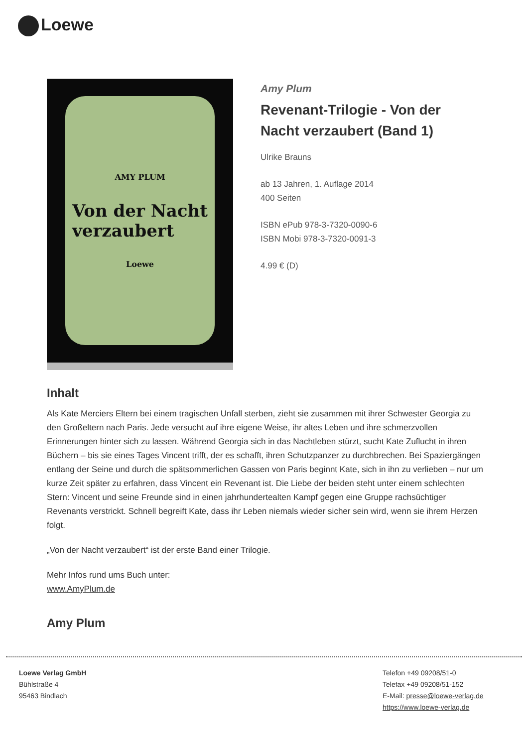Loewe
AMY PLUM
Von der Nacht
verzaubert
Loewe
Amy Plum
Revenant-Trilogie - Von der
Nacht verzaubert (Band 1)
Ulrike Brauns
ab 13 Jahren, 1. Auflage 2014
400 Seiten
ISBN ePub 978-3-7320-0090-6
ISBN Mobi 978-3-7320-0091-3
4.99 € (D)
Inhalt
Als Kate Merciers Eltern bei einem tragischen Unfall sterben, zieht sie zusammen mit ihrer Schwester Georgia zu den Großeltern nach Paris. Jede versucht auf ihre eigene Weise, ihr altes Leben und ihre schmerzvollen Erinnerungen hinter sich zu lassen. Während Georgia sich in das Nachtleben stürzt, sucht Kate Zuflucht in ihren Büchern – bis sie eines Tages Vincent trifft, der es schafft, ihren Schutzpanzer zu durchbrechen. Bei Spaziergängen entlang der Seine und durch die spätsommerlichen Gassen von Paris beginnt Kate, sich in ihn zu verlieben – nur um kurze Zeit später zu erfahren, dass Vincent ein Revenant ist. Die Liebe der beiden steht unter einem schlechten Stern: Vincent und seine Freunde sind in einen jahrhundertealten Kampf gegen eine Gruppe rachsüchtiger Revenants verstrickt. Schnell begreift Kate, dass ihr Leben niemals wieder sicher sein wird, wenn sie ihrem Herzen folgt.
„Von der Nacht verzaubert“ ist der erste Band einer Trilogie.
Mehr Infos rund ums Buch unter:
www.AmyPlum.de
Amy Plum
Loewe Verlag GmbH
Bühlstraße 4
95463 Bindlach
Telefon +49 09208/51-0
Telefax +49 09208/51-152
E-Mail: presse@loewe-verlag.de
https://www.loewe-verlag.de